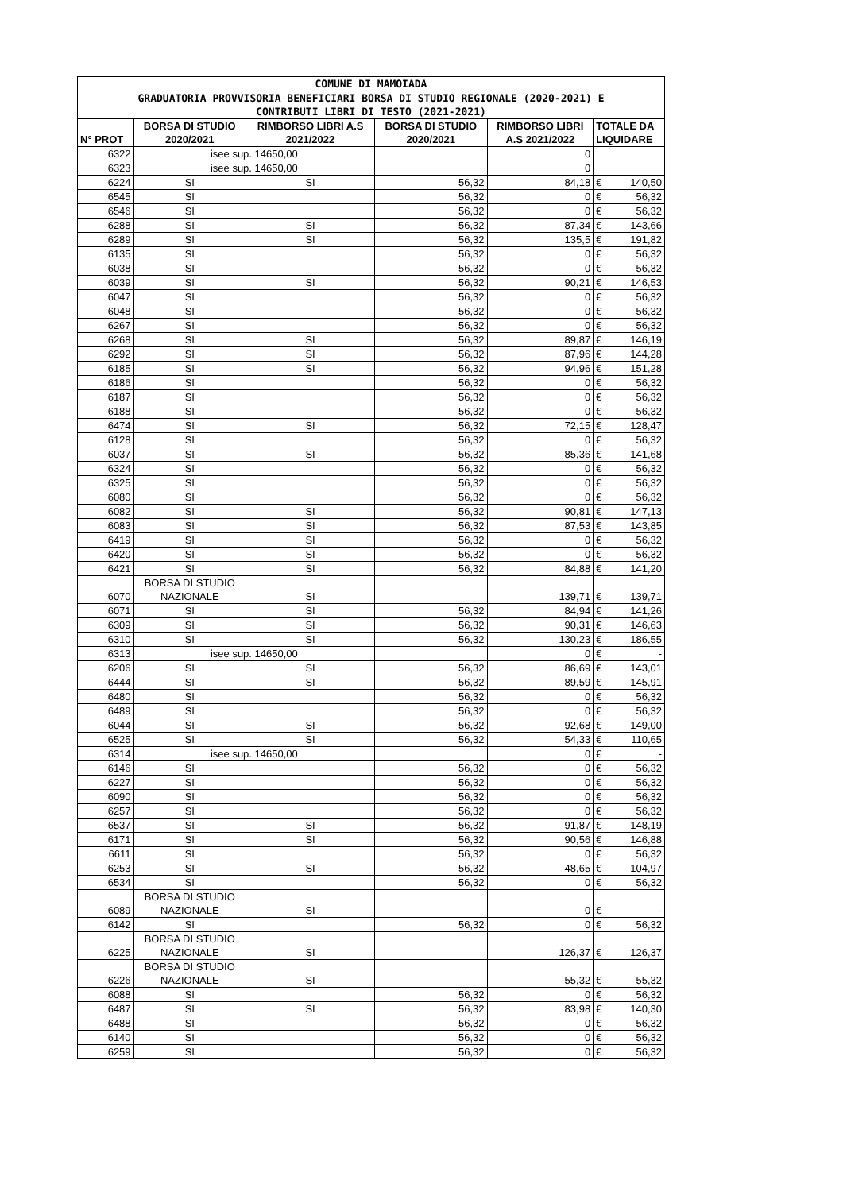| COMUNE DI MAMOIADA | | | | | | |
| --- | --- | --- | --- | --- | --- | --- |
| GRADUATORIA PROVVISORIA BENEFICIARI BORSA DI STUDIO REGIONALE (2020-2021) E CONTRIBUTI LIBRI DI TESTO (2021-2021) | | | | | | |
| N° PROT | BORSA DI STUDIO 2020/2021 | RIMBORSO LIBRI A.S 2021/2022 | BORSA DI STUDIO 2020/2021 | RIMBORSO LIBRI A.S 2021/2022 | TOTALE DA LIQUIDARE | |
| 6322 | isee sup. 14650,00 | | | 0 | | |
| 6323 | isee sup. 14650,00 | | | 0 | | |
| 6224 | SI | SI | 56,32 | 84,18 | € | 140,50 |
| 6545 | SI | | 56,32 | 0 | € | 56,32 |
| 6546 | SI | | 56,32 | 0 | € | 56,32 |
| 6288 | SI | SI | 56,32 | 87,34 | € | 143,66 |
| 6289 | SI | SI | 56,32 | 135,5 | € | 191,82 |
| 6135 | SI | | 56,32 | 0 | € | 56,32 |
| 6038 | SI | | 56,32 | 0 | € | 56,32 |
| 6039 | SI | SI | 56,32 | 90,21 | € | 146,53 |
| 6047 | SI | | 56,32 | 0 | € | 56,32 |
| 6048 | SI | | 56,32 | 0 | € | 56,32 |
| 6267 | SI | | 56,32 | 0 | € | 56,32 |
| 6268 | SI | SI | 56,32 | 89,87 | € | 146,19 |
| 6292 | SI | SI | 56,32 | 87,96 | € | 144,28 |
| 6185 | SI | SI | 56,32 | 94,96 | € | 151,28 |
| 6186 | SI | | 56,32 | 0 | € | 56,32 |
| 6187 | SI | | 56,32 | 0 | € | 56,32 |
| 6188 | SI | | 56,32 | 0 | € | 56,32 |
| 6474 | SI | SI | 56,32 | 72,15 | € | 128,47 |
| 6128 | SI | | 56,32 | 0 | € | 56,32 |
| 6037 | SI | SI | 56,32 | 85,36 | € | 141,68 |
| 6324 | SI | | 56,32 | 0 | € | 56,32 |
| 6325 | SI | | 56,32 | 0 | € | 56,32 |
| 6080 | SI | | 56,32 | 0 | € | 56,32 |
| 6082 | SI | SI | 56,32 | 90,81 | € | 147,13 |
| 6083 | SI | SI | 56,32 | 87,53 | € | 143,85 |
| 6419 | SI | SI | 56,32 | 0 | € | 56,32 |
| 6420 | SI | SI | 56,32 | 0 | € | 56,32 |
| 6421 | SI | SI | 56,32 | 84,88 | € | 141,20 |
| 6070 | BORSA DI STUDIO NAZIONALE | SI | | 139,71 | € | 139,71 |
| 6071 | SI | SI | 56,32 | 84,94 | € | 141,26 |
| 6309 | SI | SI | 56,32 | 90,31 | € | 146,63 |
| 6310 | SI | SI | 56,32 | 130,23 | € | 186,55 |
| 6313 | isee sup. 14650,00 | | | 0 | € | - |
| 6206 | SI | SI | 56,32 | 86,69 | € | 143,01 |
| 6444 | SI | SI | 56,32 | 89,59 | € | 145,91 |
| 6480 | SI | | 56,32 | 0 | € | 56,32 |
| 6489 | SI | | 56,32 | 0 | € | 56,32 |
| 6044 | SI | SI | 56,32 | 92,68 | € | 149,00 |
| 6525 | SI | SI | 56,32 | 54,33 | € | 110,65 |
| 6314 | isee sup. 14650,00 | | | 0 | € | - |
| 6146 | SI | | 56,32 | 0 | € | 56,32 |
| 6227 | SI | | 56,32 | 0 | € | 56,32 |
| 6090 | SI | | 56,32 | 0 | € | 56,32 |
| 6257 | SI | | 56,32 | 0 | € | 56,32 |
| 6537 | SI | SI | 56,32 | 91,87 | € | 148,19 |
| 6171 | SI | SI | 56,32 | 90,56 | € | 146,88 |
| 6611 | SI | | 56,32 | 0 | € | 56,32 |
| 6253 | SI | SI | 56,32 | 48,65 | € | 104,97 |
| 6534 | SI | | 56,32 | 0 | € | 56,32 |
| 6089 | BORSA DI STUDIO NAZIONALE | SI | | 0 | € | - |
| 6142 | SI | | 56,32 | 0 | € | 56,32 |
| 6225 | BORSA DI STUDIO NAZIONALE | SI | | 126,37 | € | 126,37 |
| 6226 | BORSA DI STUDIO NAZIONALE | SI | | 55,32 | € | 55,32 |
| 6088 | SI | | 56,32 | 0 | € | 56,32 |
| 6487 | SI | SI | 56,32 | 83,98 | € | 140,30 |
| 6488 | SI | | 56,32 | 0 | € | 56,32 |
| 6140 | SI | | 56,32 | 0 | € | 56,32 |
| 6259 | SI | | 56,32 | 0 | € | 56,32 |